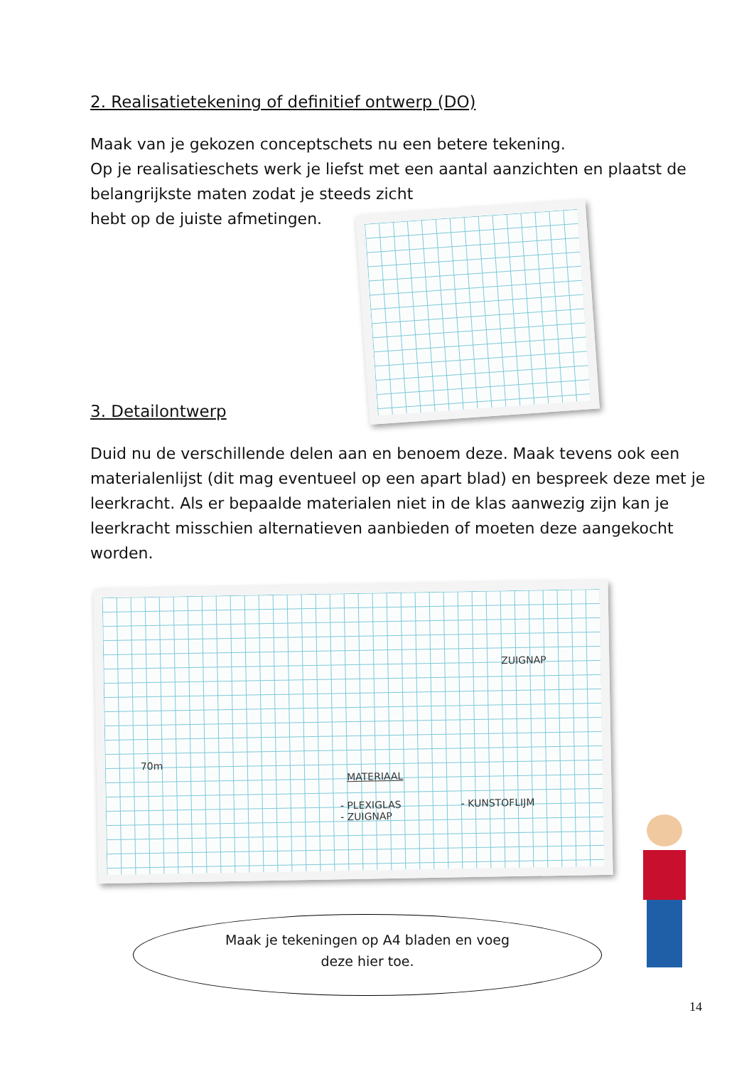2. Realisatietekening of definitief ontwerp (DO)
Maak van je gekozen conceptschets nu een betere tekening.
Op je realisatieschets werk je liefst met een aantal aanzichten en plaatst de belangrijkste maten zodat je steeds zicht
hebt op de juiste afmetingen.
3. Detailontwerp
Duid nu de verschillende delen aan en benoem deze. Maak tevens ook een materialenlijst (dit mag eventueel op een apart blad) en bespreek deze met je leerkracht. Als er bepaalde materialen niet in de klas aanwezig zijn kan je leerkracht misschien alternatieven aanbieden of moeten deze aangekocht worden.
70m
ZUIGNAP
MATERIAAL
- PLEXIGLAS
- ZUIGNAP
- KUNSTOFLIJM
Maak je tekeningen op A4 bladen en voeg
deze hier toe.
14